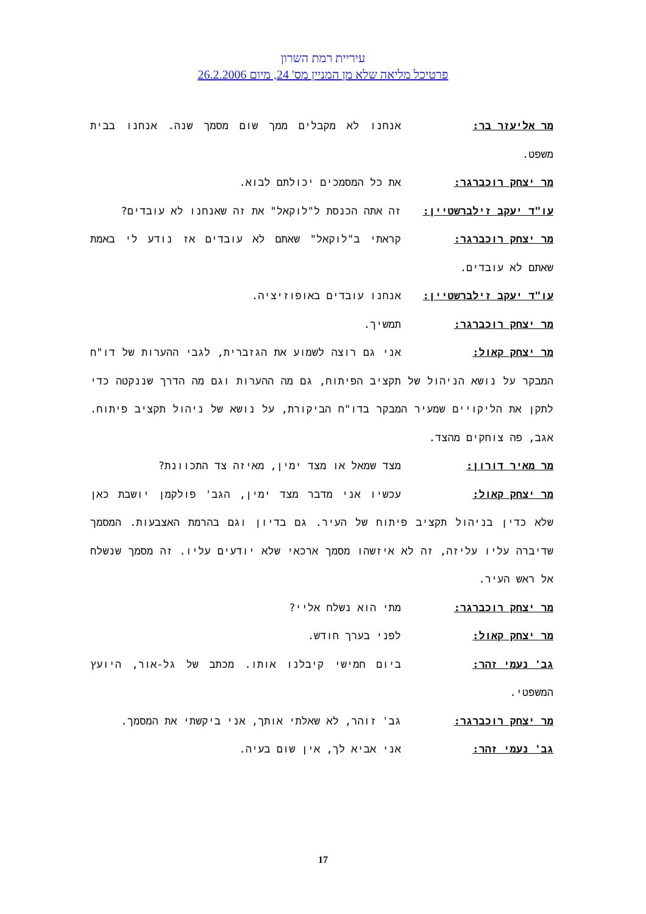עיריית רמת השרון
פרטיכל מליאה שלא מן המניין מס' 24, מיום 26.2.2006
מר אליעזר בר: אנחנו לא מקבלים ממך שום מסמך שנה. אנחנו בבית משפט.
מר יצחק רוכברגר: את כל המסמכים יכולתם לבוא.
עו"ד יעקב זילברשטיין: זה אתה הכנסת ל"לוקאל" את זה שאנחנו לא עובדים?
מר יצחק רוכברגר: קראתי ב"לוקאל" שאתם לא עובדים אז נודע לי באמת שאתם לא עובדים.
עו"ד יעקב זילברשטיין: אנחנו עובדים באופוזיציה.
מר יצחק רוכברגר: תמשיך.
מר יצחק קאול: אני גם רוצה לשמוע את הגזברית, לגבי ההערות של דו"ח המבקר על נושא הניהול של תקציב הפיתוח, גם מה ההערות וגם מה הדרך שננקטה כדי לתקן את הליקויים שמעיר המבקר בדו"ח הביקורת, על נושא של ניהול תקציב פיתוח. אגב, פה צוחקים מהצד.
מר מאיר דורון: מצד שמאל או מצד ימין, מאיזה צד התכוונת?
מר יצחק קאול: עכשיו אני מדבר מצד ימין, הגב' פולקמן יושבת כאן שלא כדין בניהול תקציב פיתוח של העיר. גם בדיון וגם בהרמת האצבעות. המסמך שדיברה עליו עליזה, זה לא איזשהו מסמך ארכאי שלא יודעים עליו. זה מסמך שנשלח אל ראש העיר.
מר יצחק רוכברגר: מתי הוא נשלח אליי?
מר יצחק קאול: לפני בערך חודש.
גב' נעמי זהר: ביום חמישי קיבלנו אותו. מכתב של גל-אור, היועץ המשפטי.
מר יצחק רוכברגר: גב' זוהר, לא שאלתי אותך, אני ביקשתי את המסמך.
גב' נעמי זהר: אני אביא לך, אין שום בעיה.
17